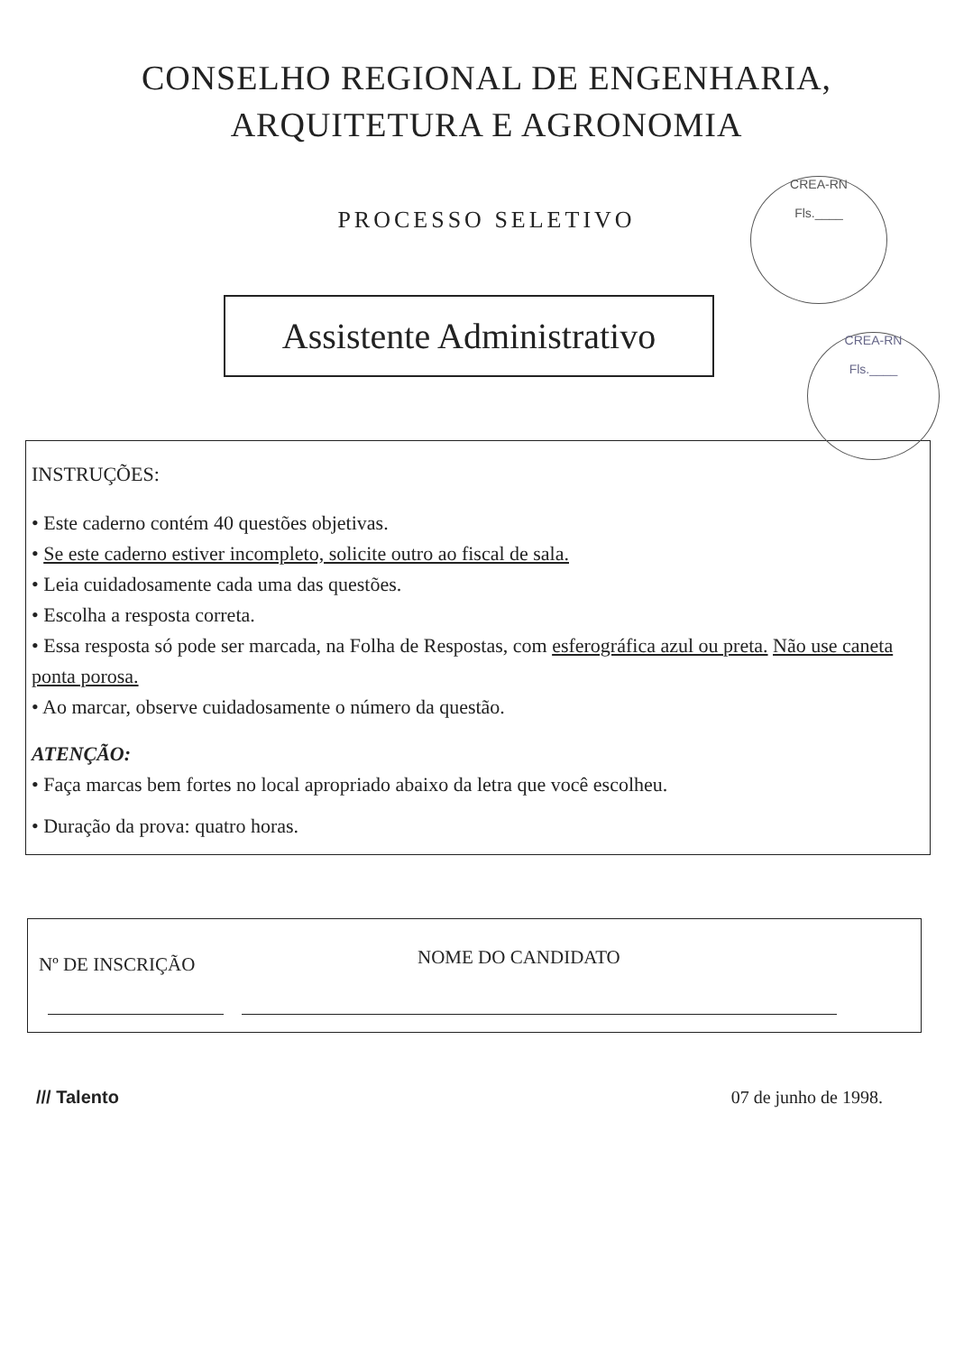CONSELHO REGIONAL DE ENGENHARIA,
ARQUITETURA E AGRONOMIA
PROCESSO SELETIVO
CREA-RN
Fls.____
CREA-RN
Fls.____
Assistente Administrativo
INSTRUÇÕES:
• Este caderno contém 40 questões objetivas.
• Se este caderno estiver incompleto, solicite outro ao fiscal de sala.
• Leia cuidadosamente cada uma das questões.
• Escolha a resposta correta.
• Essa resposta só pode ser marcada, na Folha de Respostas, com esferográfica azul ou preta. Não use caneta ponta porosa.
• Ao marcar, observe cuidadosamente o número da questão.
ATENÇÃO:
• Faça marcas bem fortes no local apropriado abaixo da letra que você escolheu.
• Duração da prova: quatro horas.
Nº DE INSCRIÇÃO
NOME DO CANDIDATO
/// Talento 07 de junho de 1998.